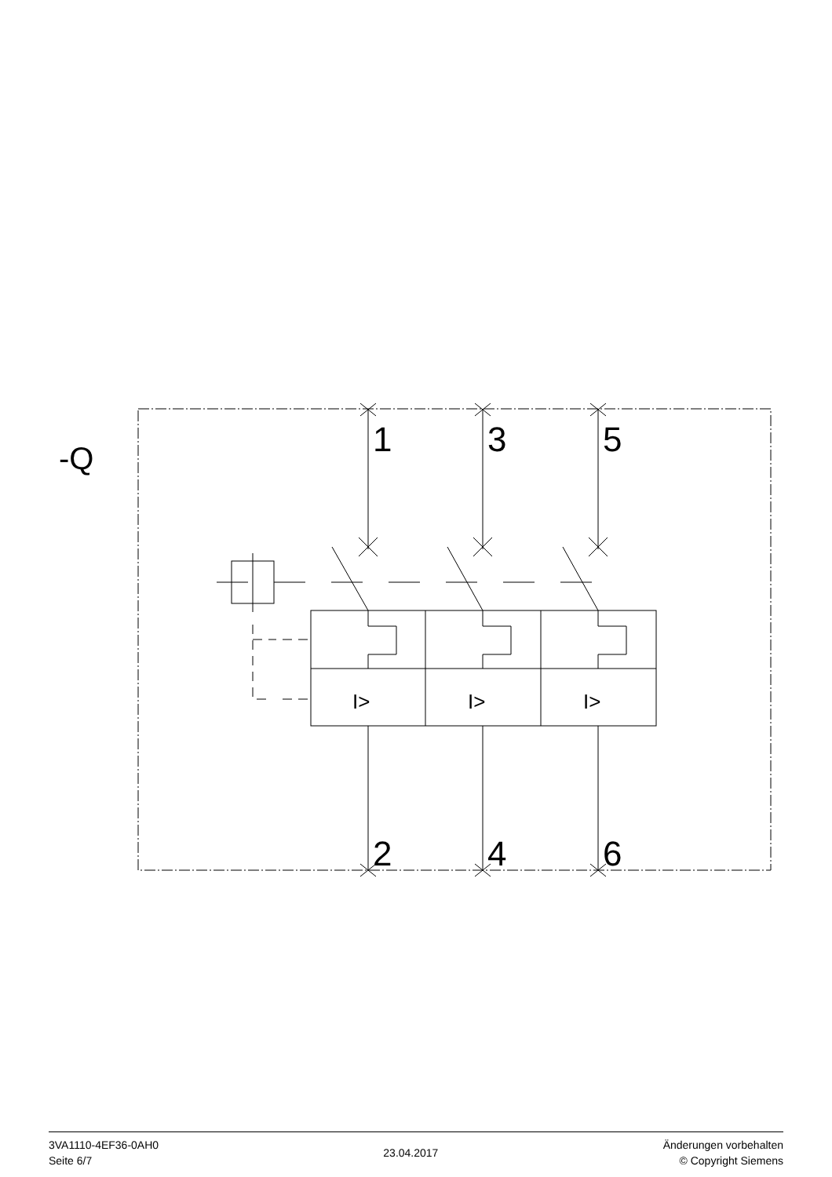-Q
1
3
5
2
4
6
I>
I>
I>
3VA1110-4EF36-0AH0
Seite 6/7
23.04.2017
Änderungen vorbehalten
© Copyright Siemens